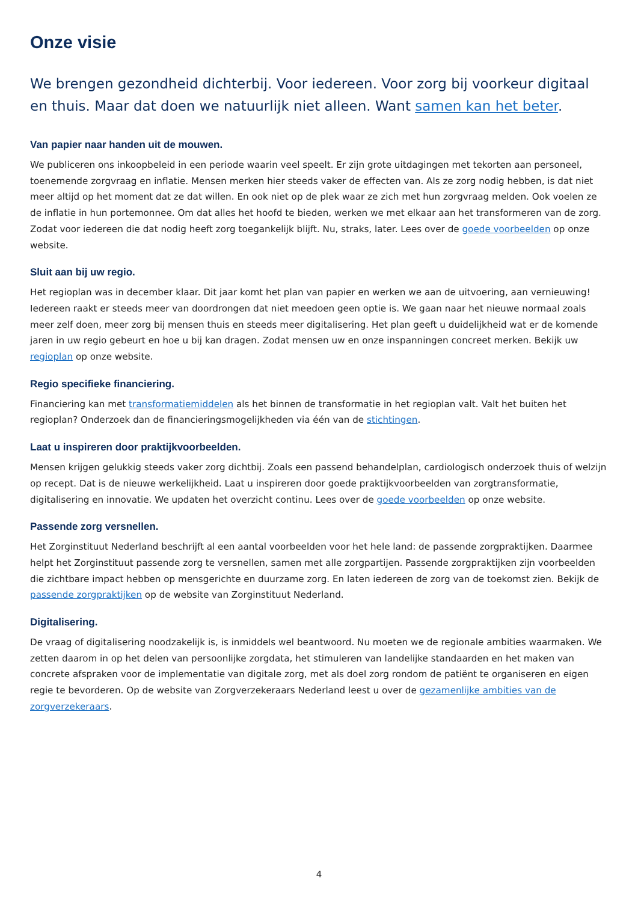Onze visie
We brengen gezondheid dichterbij. Voor iedereen. Voor zorg bij voorkeur digitaal en thuis. Maar dat doen we natuurlijk niet alleen. Want samen kan het beter.
Van papier naar handen uit de mouwen.
We publiceren ons inkoopbeleid in een periode waarin veel speelt. Er zijn grote uitdagingen met tekorten aan personeel, toenemende zorgvraag en inflatie. Mensen merken hier steeds vaker de effecten van. Als ze zorg nodig hebben, is dat niet meer altijd op het moment dat ze dat willen. En ook niet op de plek waar ze zich met hun zorgvraag melden. Ook voelen ze de inflatie in hun portemonnee. Om dat alles het hoofd te bieden, werken we met elkaar aan het transformeren van de zorg. Zodat voor iedereen die dat nodig heeft zorg toegankelijk blijft. Nu, straks, later. Lees over de goede voorbeelden op onze website.
Sluit aan bij uw regio.
Het regioplan was in december klaar. Dit jaar komt het plan van papier en werken we aan de uitvoering, aan vernieuwing! Iedereen raakt er steeds meer van doordrongen dat niet meedoen geen optie is. We gaan naar het nieuwe normaal zoals meer zelf doen, meer zorg bij mensen thuis en steeds meer digitalisering. Het plan geeft u duidelijkheid wat er de komende jaren in uw regio gebeurt en hoe u bij kan dragen. Zodat mensen uw en onze inspanningen concreet merken. Bekijk uw regioplan op onze website.
Regio specifieke financiering.
Financiering kan met transformatiemiddelen als het binnen de transformatie in het regioplan valt. Valt het buiten het regioplan? Onderzoek dan de financieringsmogelijkheden via één van de stichtingen.
Laat u inspireren door praktijkvoorbeelden.
Mensen krijgen gelukkig steeds vaker zorg dichtbij. Zoals een passend behandelplan, cardiologisch onderzoek thuis of welzijn op recept. Dat is de nieuwe werkelijkheid. Laat u inspireren door goede praktijkvoorbeelden van zorgtransformatie, digitalisering en innovatie. We updaten het overzicht continu. Lees over de goede voorbeelden op onze website.
Passende zorg versnellen.
Het Zorginstituut Nederland beschrijft al een aantal voorbeelden voor het hele land: de passende zorgpraktijken. Daarmee helpt het Zorginstituut passende zorg te versnellen, samen met alle zorgpartijen. Passende zorgpraktijken zijn voorbeelden die zichtbare impact hebben op mensgerichte en duurzame zorg. En laten iedereen de zorg van de toekomst zien. Bekijk de passende zorgpraktijken op de website van Zorginstituut Nederland.
Digitalisering.
De vraag of digitalisering noodzakelijk is, is inmiddels wel beantwoord. Nu moeten we de regionale ambities waarmaken. We zetten daarom in op het delen van persoonlijke zorgdata, het stimuleren van landelijke standaarden en het maken van concrete afspraken voor de implementatie van digitale zorg, met als doel zorg rondom de patiënt te organiseren en eigen regie te bevorderen. Op de website van Zorgverzekeraars Nederland leest u over de gezamenlijke ambities van de zorgverzekeraars.
4